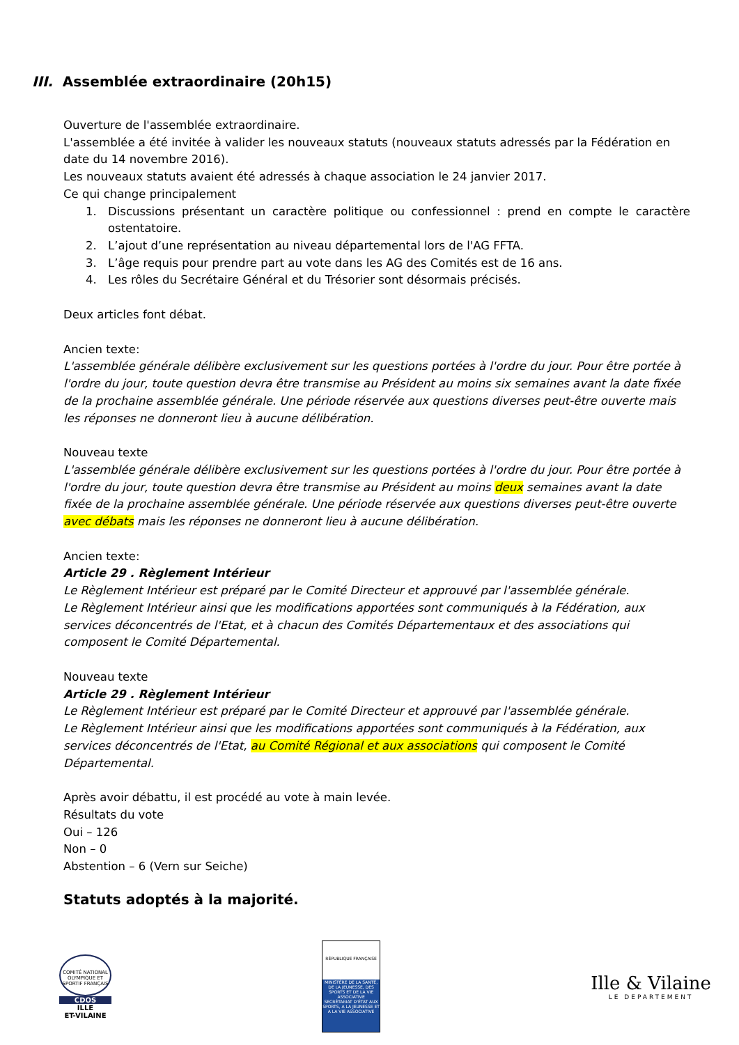III. Assemblée extraordinaire (20h15)
Ouverture de l'assemblée extraordinaire.
L'assemblée a été invitée à valider les nouveaux statuts (nouveaux statuts adressés par la Fédération en date du 14 novembre 2016).
Les nouveaux statuts avaient été adressés à chaque association le 24 janvier 2017.
Ce qui change principalement
1. Discussions présentant un caractère politique ou confessionnel : prend en compte le caractère ostentatoire.
2. L’ajout d’une représentation au niveau départemental lors de l'AG FFTA.
3. L’âge requis pour prendre part au vote dans les AG des Comités est de 16 ans.
4. Les rôles du Secrétaire Général et du Trésorier sont désormais précisés.
Deux articles font débat.
Ancien texte:
L'assemblée générale délibère exclusivement sur les questions portées à l'ordre du jour. Pour être portée à l'ordre du jour, toute question devra être transmise au Président au moins six semaines avant la date fixée de la prochaine assemblée générale. Une période réservée aux questions diverses peut-être ouverte mais les réponses ne donneront lieu à aucune délibération.
Nouveau texte
L'assemblée générale délibère exclusivement sur les questions portées à l'ordre du jour. Pour être portée à l'ordre du jour, toute question devra être transmise au Président au moins deux semaines avant la date fixée de la prochaine assemblée générale. Une période réservée aux questions diverses peut-être ouverte avec débats mais les réponses ne donneront lieu à aucune délibération.
Ancien texte:
Article 29 . Règlement Intérieur
Le Règlement Intérieur est préparé par le Comité Directeur et approuvé par l'assemblée générale.
Le Règlement Intérieur ainsi que les modifications apportées sont communiqués à la Fédération, aux services déconcentrés de l'Etat, et à chacun des Comités Départementaux et des associations qui composent le Comité Départemental.
Nouveau texte
Article 29 . Règlement Intérieur
Le Règlement Intérieur est préparé par le Comité Directeur et approuvé par l'assemblée générale.
Le Règlement Intérieur ainsi que les modifications apportées sont communiqués à la Fédération, aux services déconcentrés de l'Etat, au Comité Régional et aux associations qui composent le Comité Départemental.
Après avoir débattu, il est procédé au vote à main levée.
Résultats du vote
Oui – 126
Non – 0
Abstention – 6 (Vern sur Seiche)
Statuts adoptés à la majorité.
COMITÉ NATIONAL OLYMPIQUE ET SPORTIF FRANÇAIS
CDOS
ILLE
ET-VILAINE
RÉPUBLIQUE FRANÇAISE
MINISTÈRE DE LA SANTÉ, DE LA JEUNESSE, DES SPORTS ET DE LA VIE ASSOCIATIVE
SECRÉTARIAT D'ÉTAT AUX SPORTS, A LA JEUNESSE ET A LA VIE ASSOCIATIVE
Ille & Vilaine
LE DEPARTEMENT